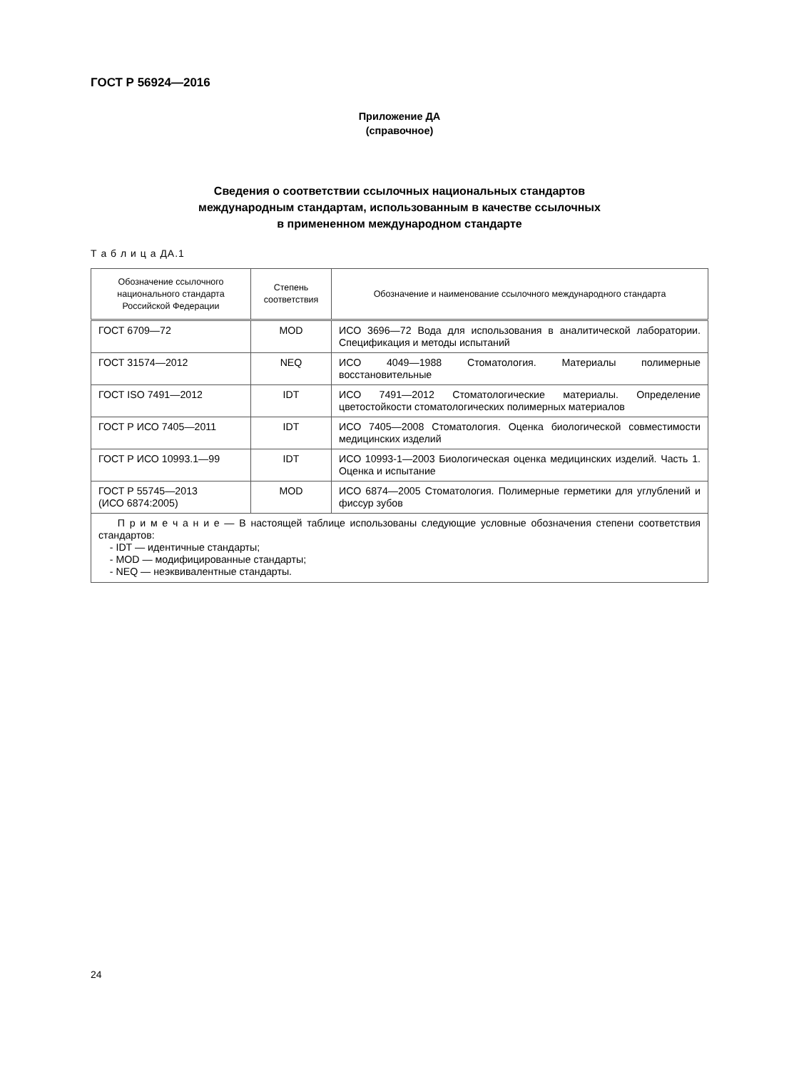ГОСТ Р 56924—2016
Приложение ДА
(справочное)
Сведения о соответствии ссылочных национальных стандартов
международным стандартам, использованным в качестве ссылочных
в примененном международном стандарте
Т а б л и ц а ДА.1
| Обозначение ссылочного национального стандарта Российской Федерации | Степень соответствия | Обозначение и наименование ссылочного международного стандарта |
| --- | --- | --- |
| ГОСТ 6709—72 | MOD | ИСО 3696—72 Вода для использования в аналитической лаборатории. Спецификация и методы испытаний |
| ГОСТ 31574—2012 | NEQ | ИСО 4049—1988 Стоматология. Материалы полимерные восстановительные |
| ГОСТ ISO 7491—2012 | IDT | ИСО 7491—2012 Стоматологические материалы. Определение цветостойкости стоматологических полимерных материалов |
| ГОСТ Р ИСО 7405—2011 | IDT | ИСО 7405—2008 Стоматология. Оценка биологической совместимости медицинских изделий |
| ГОСТ Р ИСО 10993.1—99 | IDT | ИСО 10993-1—2003 Биологическая оценка медицинских изделий. Часть 1. Оценка и испытание |
| ГОСТ Р 55745—2013 (ИСО 6874:2005) | MOD | ИСО 6874—2005 Стоматология. Полимерные герметики для углублений и фиссур зубов |
| П р и м е ч а н и е — В настоящей таблице использованы следующие условные обозначения степени соответствия стандартов: - IDT — идентичные стандарты; - MOD — модифицированные стандарты; - NEQ — неэквивалентные стандарты. | | |
24